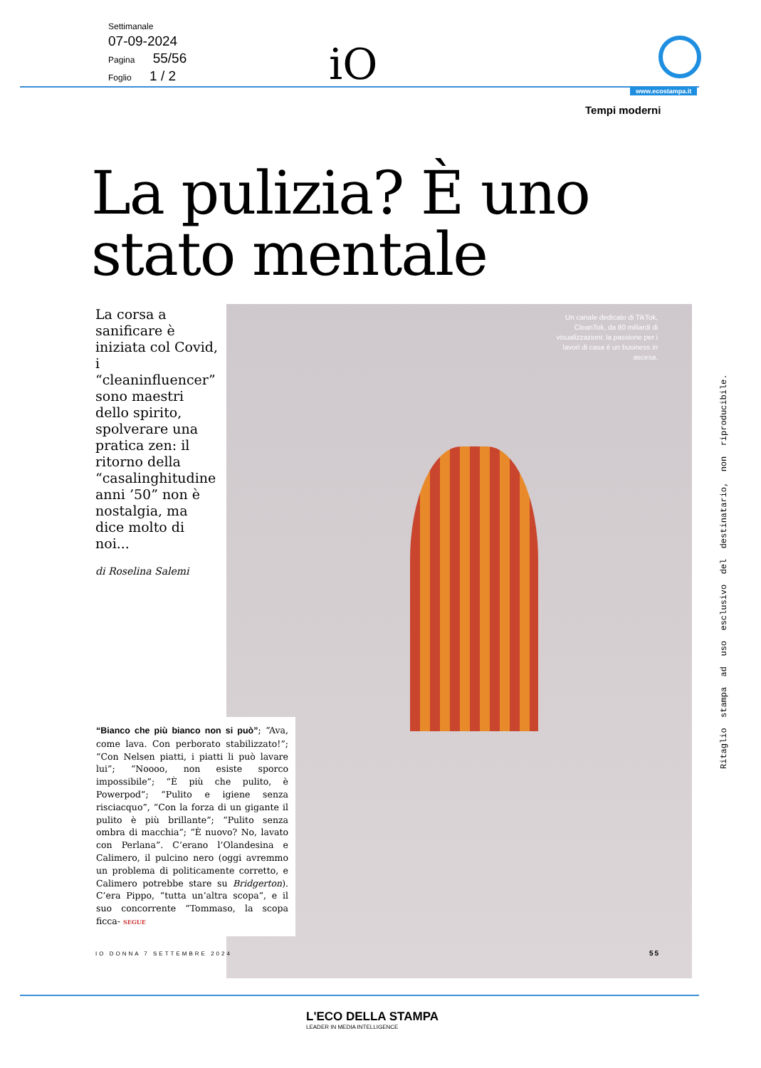Settimanale
07-09-2024
Pagina 55/56
Foglio 1 / 2
iO
www.ecostampa.it
Tempi moderni
La pulizia? È uno
stato mentale
La corsa a sanificare è iniziata col Covid, i “cleaninfluencer” sono maestri dello spirito, spolverare una pratica zen: il ritorno della “casalinghitudine anni ’50” non è nostalgia, ma dice molto di noi...
di Roselina Salemi
Un canale dedicato di TikTok, CleanTok, da 80 miliardi di visualizzazioni: la passione per i lavori di casa è un business in ascesa.
“Bianco che più bianco non si può”; “Ava, come lava. Con perborato stabilizzato!”; “Con Nelsen piatti, i piatti li può lavare lui”; “Noooo, non esiste sporco impossibile”; “È più che pulito, è Powerpod”; “Pulito e igiene senza risciacquo”, “Con la forza di un gigante il pulito è più brillante”; “Pulito senza ombra di macchia”; “È nuovo? No, lavato con Perlana”. C’erano l’Olandesina e Calimero, il pulcino nero (oggi avremmo un problema di politicamente corretto, e Calimero potrebbe stare su Bridgerton). C’era Pippo, “tutta un’altra scopa”, e il suo concorrente “Tommaso, la scopa ficca- SEGUE
IO DONNA 7 SETTEMBRE 2024 55
Ritaglio stampa ad uso esclusivo del destinatario, non riproducibile.
L'ECO DELLA STAMPA
LEADER IN MEDIA INTELLIGENCE